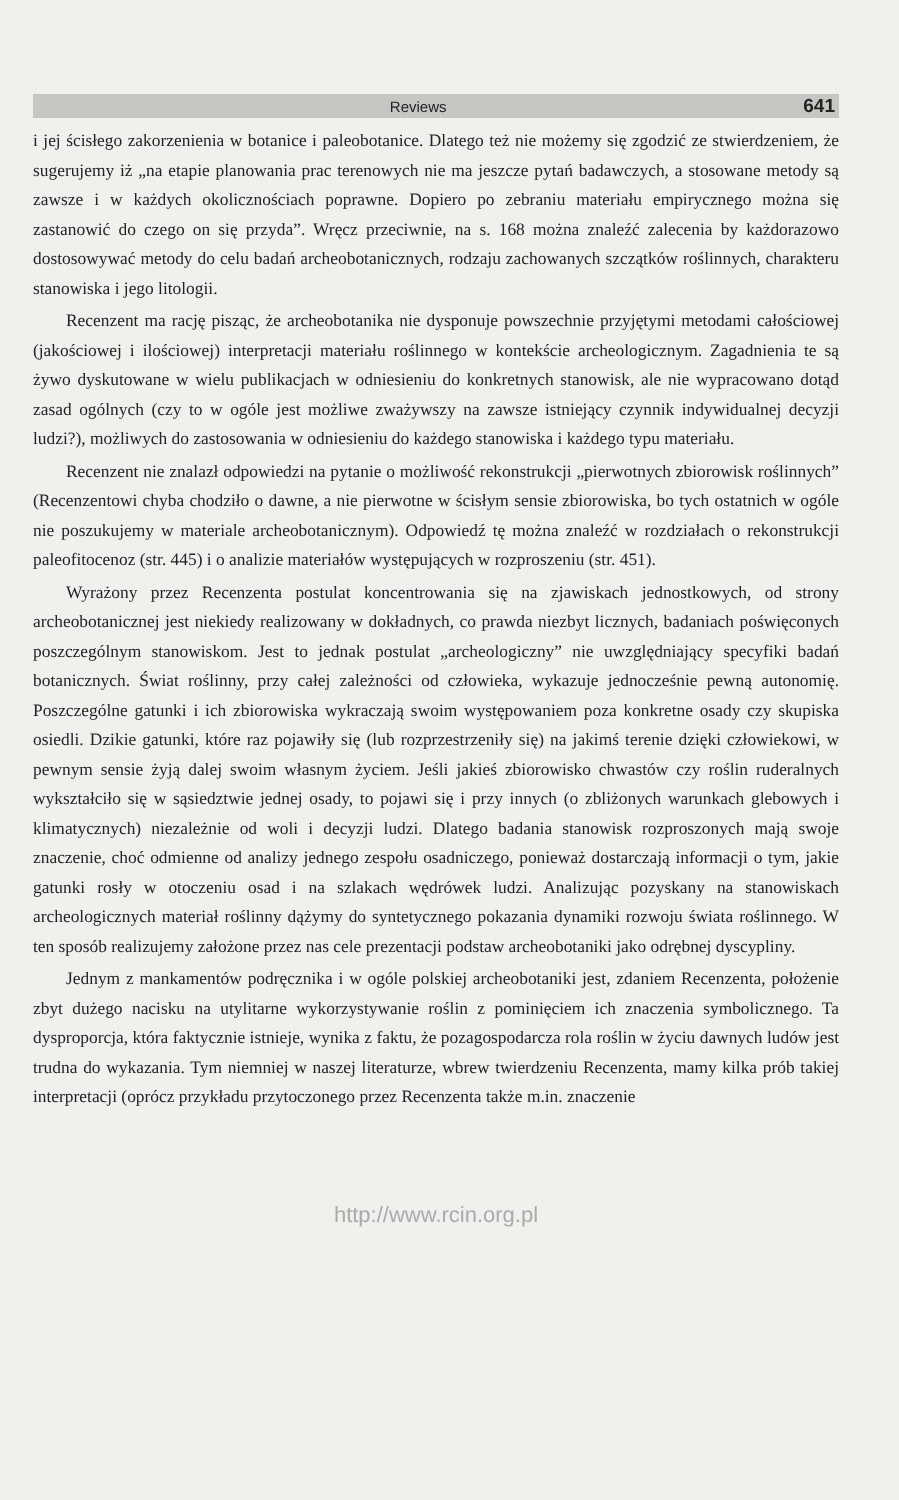Reviews 641
i jej ścisłego zakorzenienia w botanice i paleobotanice. Dlatego też nie możemy się zgodzić ze stwierdzeniem, że sugerujemy iż „na etapie planowania prac terenowych nie ma jeszcze pytań badawczych, a stosowane metody są zawsze i w każdych okolicznościach poprawne. Dopiero po zebraniu materiału empirycznego można się zastanowić do czego on się przyda”. Wręcz przeciwnie, na s. 168 można znaleźć zalecenia by każdorazowo dostosowywać metody do celu badań archeobotanicznych, rodzaju zachowanych szczątków roślinnych, charakteru stanowiska i jego litologii.
Recenzent ma rację pisząc, że archeobotanika nie dysponuje powszechnie przyjętymi metodami całościowej (jakościowej i ilościowej) interpretacji materiału roślinnego w kontekście archeologicznym. Zagadnienia te są żywo dyskutowane w wielu publikacjach w odniesieniu do konkretnych stanowisk, ale nie wypracowano dotąd zasad ogólnych (czy to w ogóle jest możliwe zważywszy na zawsze istniejący czynnik indywidualnej decyzji ludzi?), możliwych do zastosowania w odniesieniu do każdego stanowiska i każdego typu materiału.
Recenzent nie znalazł odpowiedzi na pytanie o możliwość rekonstrukcji „pierwotnych zbiorowisk roślinnych” (Recenzentowi chyba chodziło o dawne, a nie pierwotne w ścisłym sensie zbiorowiska, bo tych ostatnich w ogóle nie poszukujemy w materiale archeobotanicznym). Odpowiedź tę można znaleźć w rozdziałach o rekonstrukcji paleofitocenoz (str. 445) i o analizie materiałów występujących w rozproszeniu (str. 451).
Wyrażony przez Recenzenta postulat koncentrowania się na zjawiskach jednostkowych, od strony archeobotanicznej jest niekiedy realizowany w dokładnych, co prawda niezbyt licznych, badaniach poświęconych poszczególnym stanowiskom. Jest to jednak postulat „archeologiczny” nie uwzględniający specyfiki badań botanicznych. Świat roślinny, przy całej zależności od człowieka, wykazuje jednocześnie pewną autonomię. Poszczególne gatunki i ich zbiorowiska wykraczają swoim występowaniem poza konkretne osady czy skupiska osiedli. Dzikie gatunki, które raz pojawiły się (lub rozprzestrzeniły się) na jakimś terenie dzięki człowiekowi, w pewnym sensie żyją dalej swoim własnym życiem. Jeśli jakieś zbiorowisko chwastów czy roślin ruderalnych wykształciło się w sąsiedztwie jednej osady, to pojawi się i przy innych (o zbliżonych warunkach glebowych i klimatycznych) niezależnie od woli i decyzji ludzi. Dlatego badania stanowisk rozproszonych mają swoje znaczenie, choć odmienne od analizy jednego zespołu osadniczego, ponieważ dostarczają informacji o tym, jakie gatunki rosły w otoczeniu osad i na szlakach wędrówek ludzi. Analizując pozyskany na stanowiskach archeologicznych materiał roślinny dążymy do syntetycznego pokazania dynamiki rozwoju świata roślinnego. W ten sposób realizujemy założone przez nas cele prezentacji podstaw archeobotaniki jako odrębnej dyscypliny.
Jednym z mankamentów podręcznika i w ogóle polskiej archeobotaniki jest, zdaniem Recenzenta, położenie zbyt dużego nacisku na utylitarne wykorzystywanie roślin z pominięciem ich znaczenia symbolicznego. Ta dysproporcja, która faktycznie istnieje, wynika z faktu, że pozagospodarcza rola roślin w życiu dawnych ludów jest trudna do wykazania. Tym niemniej w naszej literaturze, wbrew twierdzeniu Recenzenta, mamy kilka prób takiej interpretacji (oprócz przykładu przytoczonego przez Recenzenta także m.in. znaczenie
http://www.rcin.org.pl